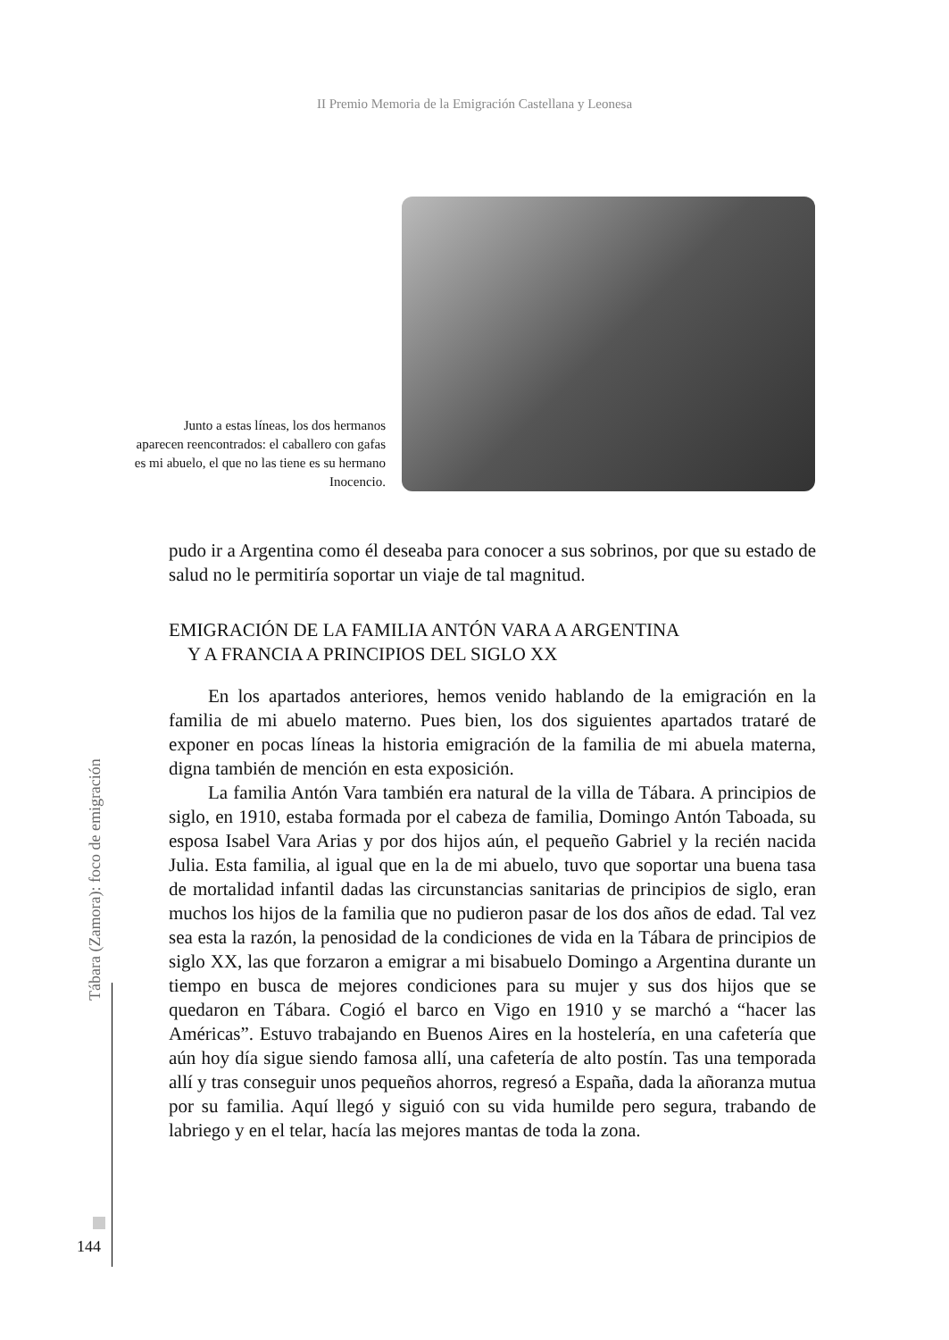II Premio Memoria de la Emigración Castellana y Leonesa
Junto a estas líneas, los dos hermanos aparecen reencontrados: el caballero con gafas es mi abuelo, el que no las tiene es su hermano Inocencio.
pudo ir a Argentina como él deseaba para conocer a sus sobrinos, por que su estado de salud no le permitiría soportar un viaje de tal magnitud.
EMIGRACIÓN DE LA FAMILIA ANTÓN VARA A ARGENTINA
Y A FRANCIA A PRINCIPIOS DEL SIGLO XX
En los apartados anteriores, hemos venido hablando de la emigración en la familia de mi abuelo materno. Pues bien, los dos siguientes apartados trataré de exponer en pocas líneas la historia emigración de la familia de mi abuela materna, digna también de mención en esta exposición.
La familia Antón Vara también era natural de la villa de Tábara. A principios de siglo, en 1910, estaba formada por el cabeza de familia, Domingo Antón Taboada, su esposa Isabel Vara Arias y por dos hijos aún, el pequeño Gabriel y la recién nacida Julia. Esta familia, al igual que en la de mi abuelo, tuvo que soportar una buena tasa de mortalidad infantil dadas las circunstancias sanitarias de principios de siglo, eran muchos los hijos de la familia que no pudieron pasar de los dos años de edad. Tal vez sea esta la razón, la penosidad de la condiciones de vida en la Tábara de principios de siglo XX, las que forzaron a emigrar a mi bisabuelo Domingo a Argentina durante un tiempo en busca de mejores condiciones para su mujer y sus dos hijos que se quedaron en Tábara. Cogió el barco en Vigo en 1910 y se marchó a “hacer las Américas”. Estuvo trabajando en Buenos Aires en la hostelería, en una cafetería que aún hoy día sigue siendo famosa allí, una cafetería de alto postín. Tas una temporada allí y tras conseguir unos pequeños ahorros, regresó a España, dada la añoranza mutua por su familia. Aquí llegó y siguió con su vida humilde pero segura, trabando de labriego y en el telar, hacía las mejores mantas de toda la zona.
Tábara (Zamora): foco de emigración
144